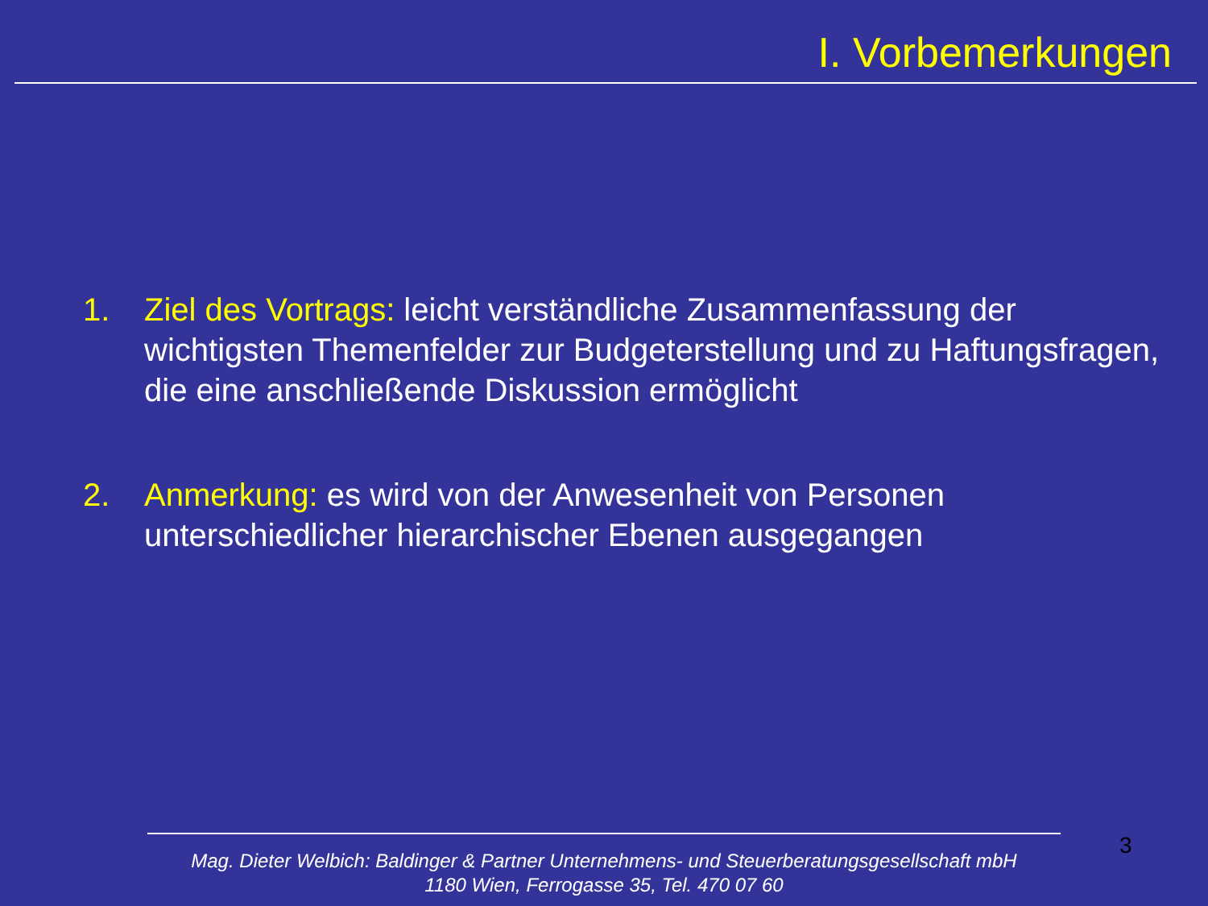I. Vorbemerkungen
1. Ziel des Vortrags: leicht verständliche Zusammenfassung der wichtigsten Themenfelder zur Budgeterstellung und zu Haftungsfragen, die eine anschließende Diskussion ermöglicht
2. Anmerkung: es wird von der Anwesenheit von Personen unterschiedlicher hierarchischer Ebenen ausgegangen
3
Mag. Dieter Welbich: Baldinger & Partner Unternehmens- und Steuerberatungsgesellschaft mbH
1180 Wien, Ferrogasse 35, Tel. 470 07 60